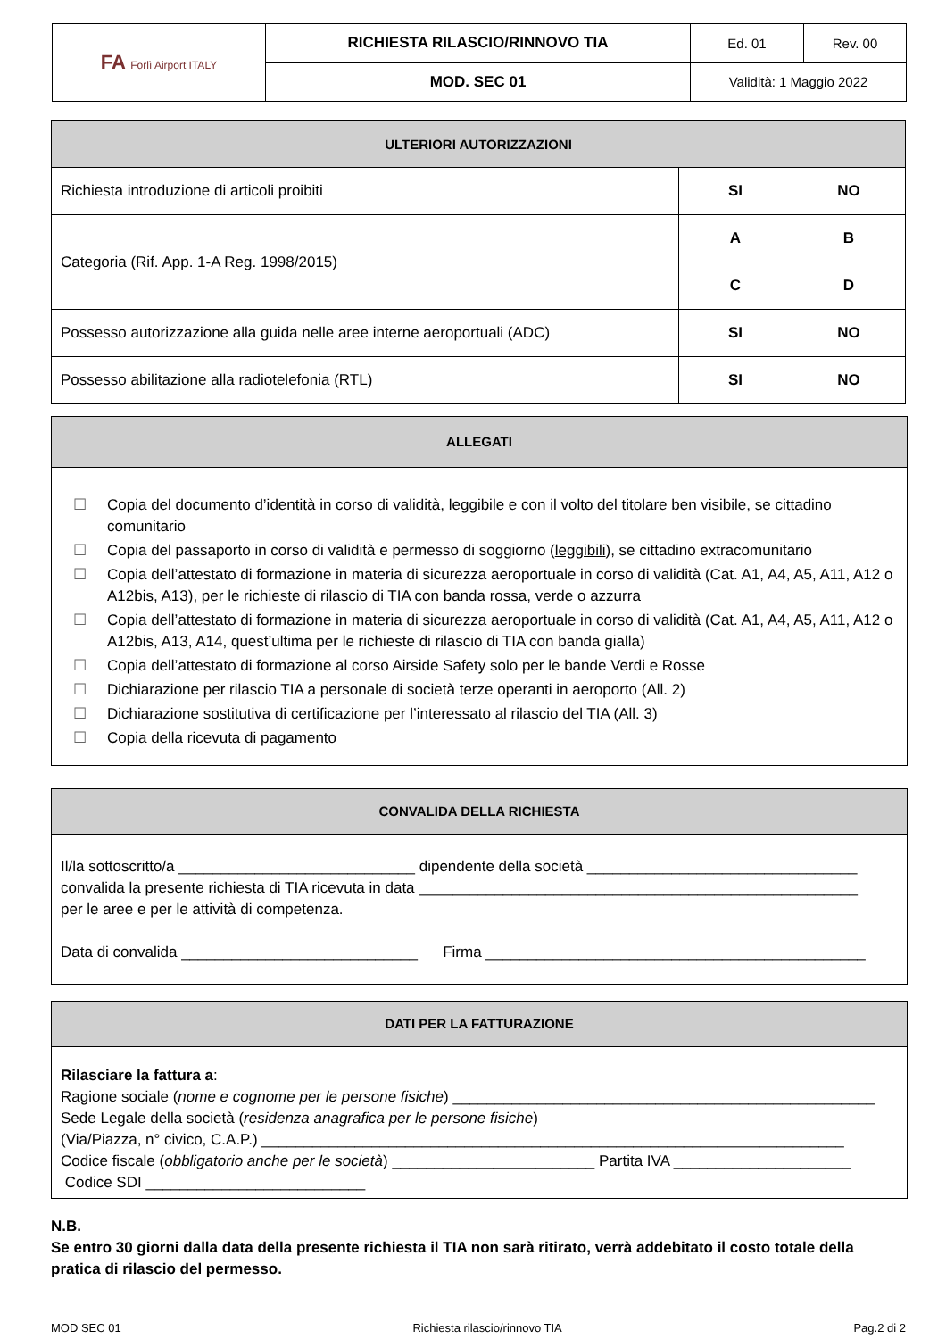| FA Forlì Airport ITALY | RICHIESTA RILASCIO/RINNOVO TIA | Ed. 01 | Rev. 00 |
| | MOD. SEC 01 | Validità: 1 Maggio 2022 | |
| ULTERIORI AUTORIZZAZIONI | | |
| --- | --- | --- |
| Richiesta introduzione di articoli proibiti | SI | NO |
| Categoria (Rif. App. 1-A Reg. 1998/2015) | A | B |
| | C | D |
| Possesso autorizzazione alla guida nelle aree interne aeroportuali (ADC) | SI | NO |
| Possesso abilitazione alla radiotelefonia (RTL) | SI | NO |
ALLEGATI
☐ Copia del documento d’identità in corso di validità, leggibile e con il volto del titolare ben visibile, se cittadino comunitario
☐ Copia del passaporto in corso di validità e permesso di soggiorno (leggibili), se cittadino extracomunitario
☐ Copia dell’attestato di formazione in materia di sicurezza aeroportuale in corso di validità (Cat. A1, A4, A5, A11, A12 o A12bis, A13), per le richieste di rilascio di TIA con banda rossa, verde o azzurra
☐ Copia dell’attestato di formazione in materia di sicurezza aeroportuale in corso di validità (Cat. A1, A4, A5, A11, A12 o A12bis, A13, A14, quest’ultima per le richieste di rilascio di TIA con banda gialla)
☐ Copia dell’attestato di formazione al corso Airside Safety solo per le bande Verdi e Rosse
☐ Dichiarazione per rilascio TIA a personale di società terze operanti in aeroporto (All. 2)
☐ Dichiarazione sostitutiva di certificazione per l’interessato al rilascio del TIA (All. 3)
☐ Copia della ricevuta di pagamento
CONVALIDA DELLA RICHIESTA
Il/la sottoscritto/a ____________________________ dipendente della società ________________________________
convalida la presente richiesta di TIA ricevuta in data ____________________________________________________
per le aree e per le attività di competenza.
Data di convalida ____________________________ Firma _____________________________________________
DATI PER LA FATTURAZIONE
Rilasciare la fattura a:
Ragione sociale (nome e cognome per le persone fisiche) __________________________________________________
Sede Legale della società (residenza anagrafica per le persone fisiche)
(Via/Piazza, n° civico, C.A.P.) _____________________________________________________________________
Codice fiscale (obbligatorio anche per le società) ________________________ Partita IVA _____________________
Codice SDI __________________________
N.B.
Se entro 30 giorni dalla data della presente richiesta il TIA non sarà ritirato, verrà addebitato il costo totale della pratica di rilascio del permesso.
MOD SEC 01 Richiesta rilascio/rinnovo TIA Pag.2 di 2